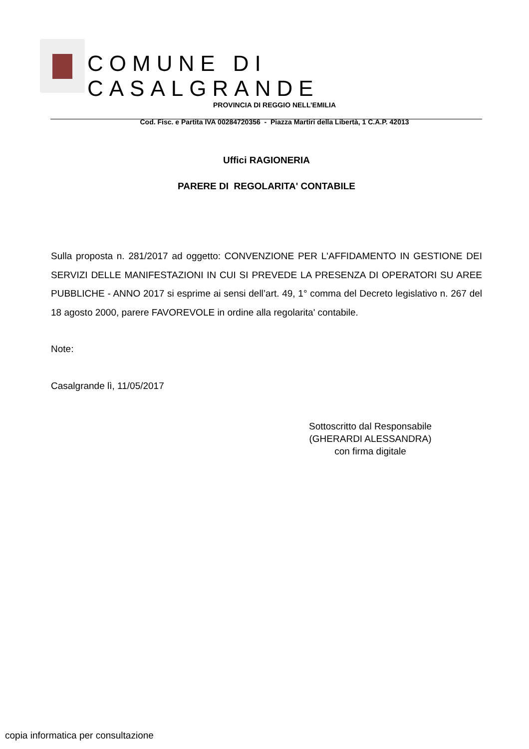COMUNE DI CASALGRANDE
PROVINCIA DI REGGIO NELL’EMILIA
Cod. Fisc. e Partita IVA 00284720356 - Piazza Martiri della Libertà, 1 C.A.P. 42013
Uffici RAGIONERIA
PARERE DI REGOLARITA' CONTABILE
Sulla proposta n. 281/2017 ad oggetto: CONVENZIONE PER L'AFFIDAMENTO IN GESTIONE DEI SERVIZI DELLE MANIFESTAZIONI IN CUI SI PREVEDE LA PRESENZA DI OPERATORI SU AREE PUBBLICHE - ANNO 2017 si esprime ai sensi dell’art. 49, 1° comma del Decreto legislativo n. 267 del 18 agosto 2000, parere FAVOREVOLE in ordine alla regolarita' contabile.
Note:
Casalgrande lì, 11/05/2017
Sottoscritto dal Responsabile
(GHERARDI ALESSANDRA)
con firma digitale
copia informatica per consultazione